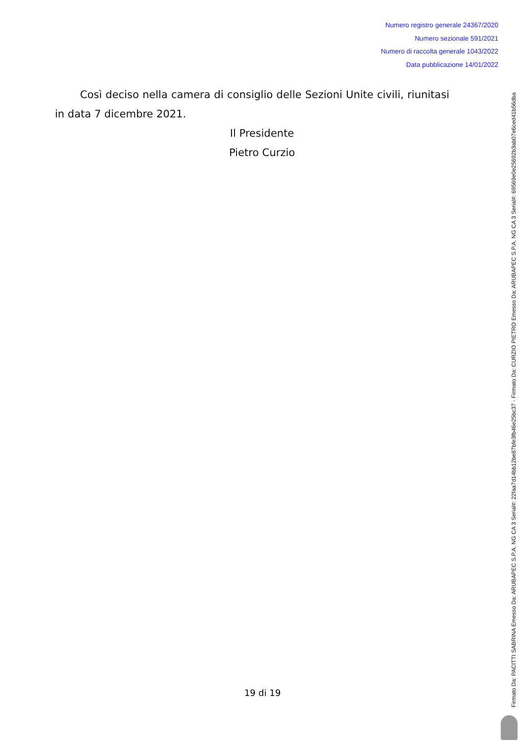Numero registro generale 24367/2020
Numero sezionale 591/2021
Numero di raccolta generale 1043/2022
Data pubblicazione 14/01/2022
Così deciso nella camera di consiglio delle Sezioni Unite civili, riunitasi in data 7 dicembre 2021.
Il Presidente
Pietro Curzio
19 di 19
Firmato Da: PACITTI SABRINA Emesso Da: ARUBAPEC S.P.A. NG CA 3 Serial#: 22faa7d14bb12be87bfe3fb46e25bc37 - Firmato Da: CURZIO PIETRO Emesso Da: ARUBAPEC S.P.A. NG CA 3 Serial#: 69569e0e25692b3ab07e6ced41b56dba